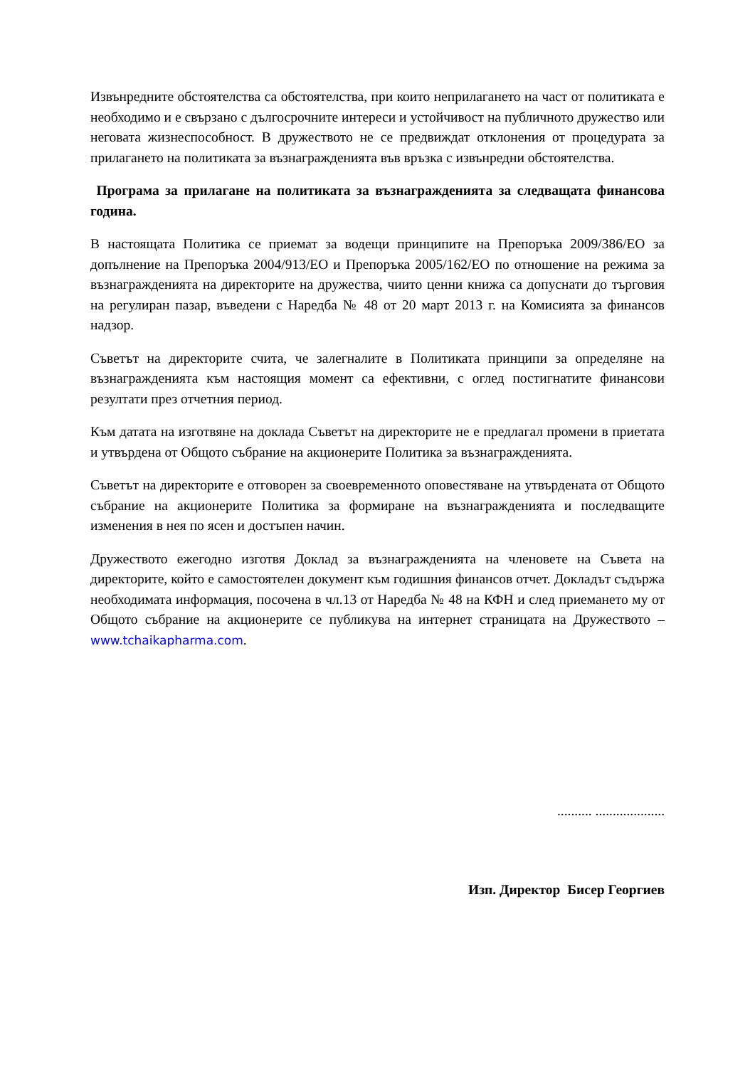Извънредните обстоятелства са обстоятелства, при които неприлагането на част от политиката е необходимо и е свързано с дългосрочните интереси и устойчивост на публичното дружество или неговата жизнеспособност. В дружеството не се предвиждат отклонения от процедурата за прилагането на политиката за възнагражденията във връзка с извънредни обстоятелства.
Програма за прилагане на политиката за възнагражденията за следващата финансова година.
В настоящата Политика се приемат за водещи принципите на Препоръка 2009/386/ЕО за допълнение на Препоръка 2004/913/ЕО и Препоръка 2005/162/ЕО по отношение на режима за възнагражденията на директорите на дружества, чиито ценни книжа са допуснати до търговия на регулиран пазар, въведени с Наредба № 48 от 20 март 2013 г. на Комисията за финансов надзор.
Съветът на директорите счита, че залегналите в Политиката принципи за определяне на възнагражденията към настоящия момент са ефективни, с оглед постигнатите финансови резултати през отчетния период.
Към датата на изготвяне на доклада Съветът на директорите не е предлагал промени в приетата и утвърдена от Общото събрание на акционерите Политика за възнагражденията.
Съветът на директорите е отговорен за своевременното оповестяване на утвърдената от Общото събрание на акционерите Политика за формиране на възнагражденията и последващите изменения в нея по ясен и достъпен начин.
Дружеството ежегодно изготвя Доклад за възнагражденията на членовете на Съвета на директорите, който е самостоятелен документ към годишния финансов отчет. Докладът съдържа необходимата информация, посочена в чл.13 от Наредба № 48 на КФН и след приемането му от Общото събрание на акционерите се публикува на интернет страницата на Дружеството – www.tchaikapharma.com.
.......... ....................
Изп. Директор Бисер Георгиев